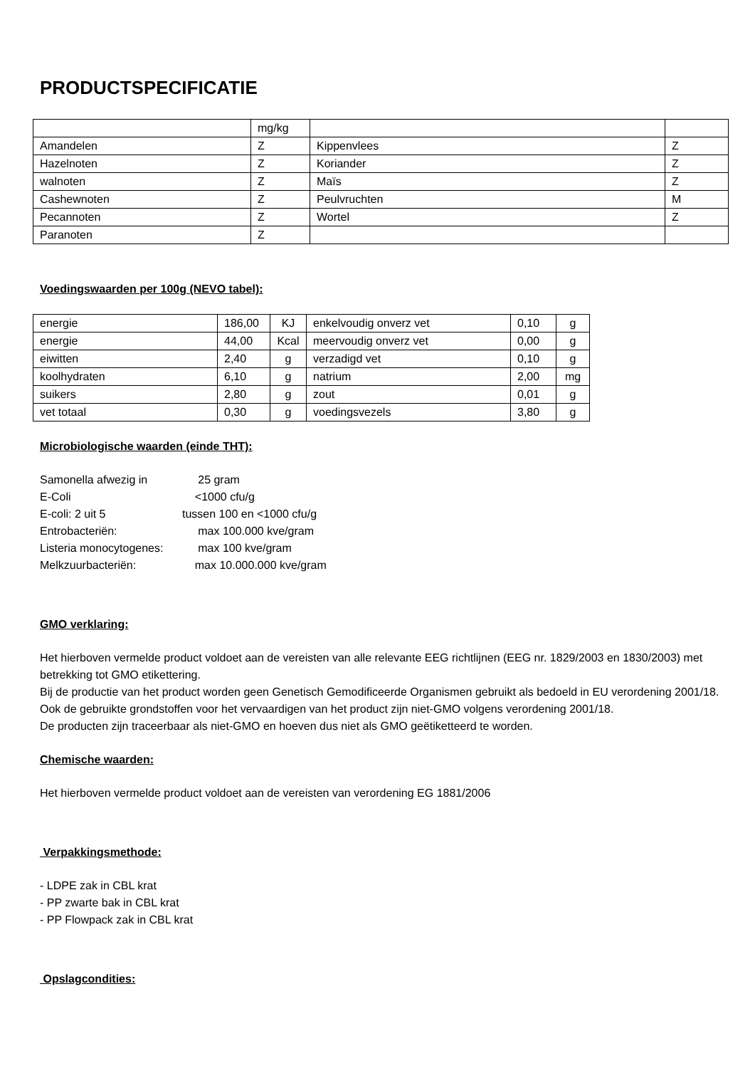PRODUCTSPECIFICATIE
| | mg/kg | | |
| Amandelen | Z | Kippenvlees | Z |
| Hazelnoten | Z | Koriander | Z |
| walnoten | Z | Maïs | Z |
| Cashewnoten | Z | Peulvruchten | M |
| Pecannoten | Z | Wortel | Z |
| Paranoten | Z | | |
Voedingswaarden per 100g (NEVO tabel):
| energie | 186,00 | KJ | enkelvoudig onverz vet | 0,10 | g |
| energie | 44,00 | Kcal | meervoudig onverz vet | 0,00 | g |
| eiwitten | 2,40 | g | verzadigd vet | 0,10 | g |
| koolhydraten | 6,10 | g | natrium | 2,00 | mg |
| suikers | 2,80 | g | zout | 0,01 | g |
| vet totaal | 0,30 | g | voedingsvezels | 3,80 | g |
Microbiologische waarden (einde THT):
| Samonella afwezig in | 25 gram |
| E-Coli | <1000 cfu/g |
| E-coli: 2 uit 5 | tussen 100 en <1000 cfu/g |
| Entrobacteriën: | max 100.000 kve/gram |
| Listeria monocytogenes: | max 100 kve/gram |
| Melkzuurbacteriën: | max 10.000.000 kve/gram |
GMO verklaring:
Het hierboven vermelde product voldoet aan de vereisten van alle relevante EEG richtlijnen (EEG nr. 1829/2003 en 1830/2003) met betrekking tot GMO etikettering.
Bij de productie van het product worden geen Genetisch Gemodificeerde Organismen gebruikt als bedoeld in EU verordening 2001/18.
Ook de gebruikte grondstoffen voor het vervaardigen van het product zijn niet-GMO volgens verordening 2001/18.
De producten zijn traceerbaar als niet-GMO en hoeven dus niet als GMO geëtiketteerd te worden.
Chemische waarden:
Het hierboven vermelde product voldoet aan de vereisten van verordening EG 1881/2006
Verpakkingsmethode:
- LDPE zak in CBL krat
- PP zwarte bak in CBL krat
- PP Flowpack zak in CBL krat
Opslagcondities: